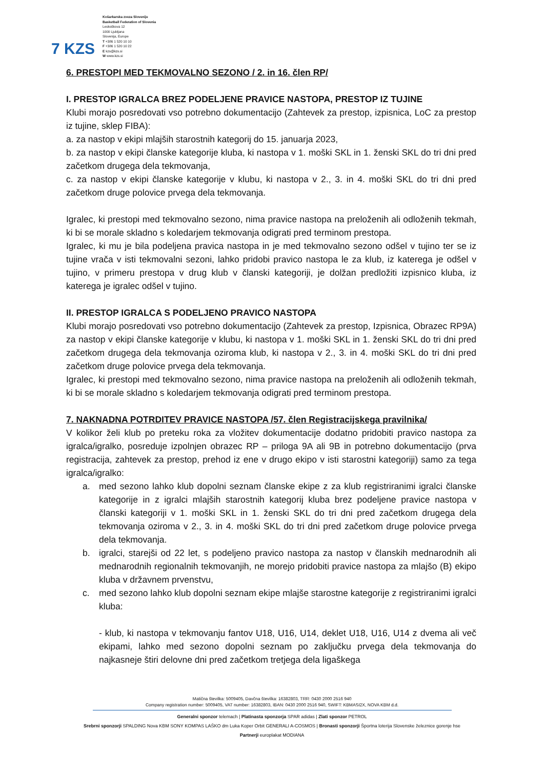7 KZS
Košarkarska zveza Slovenije
Basketball Federation of Slovenia
Leskoškova 12
1000 Ljubljana
Slovenija, Europe
T +386 1 520 10 10
F +386 1 520 10 22
E kzs@kzs.si
W www.kzs.si
6. PRESTOPI MED TEKMOVALNO SEZONO / 2. in 16. člen RP/
I. PRESTOP IGRALCA BREZ PODELJENE PRAVICE NASTOPA, PRESTOP IZ TUJINE
Klubi morajo posredovati vso potrebno dokumentacijo (Zahtevek za prestop, izpisnica, LoC za prestop iz tujine, sklep FIBA):
a. za nastop v ekipi mlajših starostnih kategorij do 15. januarja 2023,
b. za nastop v ekipi članske kategorije kluba, ki nastopa v 1. moški SKL in 1. ženski SKL do tri dni pred začetkom drugega dela tekmovanja,
c. za nastop v ekipi članske kategorije v klubu, ki nastopa v 2., 3. in 4. moški SKL do tri dni pred začetkom druge polovice prvega dela tekmovanja.
Igralec, ki prestopi med tekmovalno sezono, nima pravice nastopa na preloženih ali odloženih tekmah, ki bi se morale skladno s koledarjem tekmovanja odigrati pred terminom prestopa.
Igralec, ki mu je bila podeljena pravica nastopa in je med tekmovalno sezono odšel v tujino ter se iz tujine vrača v isti tekmovalni sezoni, lahko pridobi pravico nastopa le za klub, iz katerega je odšel v tujino, v primeru prestopa v drug klub v članski kategoriji, je dolžan predložiti izpisnico kluba, iz katerega je igralec odšel v tujino.
II. PRESTOP IGRALCA S PODELJENO PRAVICO NASTOPA
Klubi morajo posredovati vso potrebno dokumentacijo (Zahtevek za prestop, Izpisnica, Obrazec RP9A) za nastop v ekipi članske kategorije v klubu, ki nastopa v 1. moški SKL in 1. ženski SKL do tri dni pred začetkom drugega dela tekmovanja oziroma klub, ki nastopa v 2., 3. in 4. moški SKL do tri dni pred začetkom druge polovice prvega dela tekmovanja.
Igralec, ki prestopi med tekmovalno sezono, nima pravice nastopa na preloženih ali odloženih tekmah, ki bi se morale skladno s koledarjem tekmovanja odigrati pred terminom prestopa.
7. NAKNADNA POTRDITEV PRAVICE NASTOPA /57. člen Registracijskega pravilnika/
V kolikor želi klub po preteku roka za vložitev dokumentacije dodatno pridobiti pravico nastopa za igralca/igralko, posreduje izpolnjen obrazec RP – priloga 9A ali 9B in potrebno dokumentacijo (prva registracija, zahtevek za prestop, prehod iz ene v drugo ekipo v isti starostni kategoriji) samo za tega igralca/igralko:
a. med sezono lahko klub dopolni seznam članske ekipe z za klub registriranimi igralci članske kategorije in z igralci mlajših starostnih kategorij kluba brez podeljene pravice nastopa v članski kategoriji v 1. moški SKL in 1. ženski SKL do tri dni pred začetkom drugega dela tekmovanja oziroma v 2., 3. in 4. moški SKL do tri dni pred začetkom druge polovice prvega dela tekmovanja.
b. igralci, starejši od 22 let, s podeljeno pravico nastopa za nastop v članskih mednarodnih ali mednarodnih regionalnih tekmovanjih, ne morejo pridobiti pravice nastopa za mlajšo (B) ekipo kluba v državnem prvenstvu,
c. med sezono lahko klub dopolni seznam ekipe mlajše starostne kategorije z registriranimi igralci kluba:
- klub, ki nastopa v tekmovanju fantov U18, U16, U14, deklet U18, U16, U14 z dvema ali več ekipami, lahko med sezono dopolni seznam po zaključku prvega dela tekmovanja do najkasneje štiri delovne dni pred začetkom tretjega dela ligaškega
Matična številka: 5009405, Davčna številka: 16382803, TRR: 0430 2000 2516 940
Company registration number: 5009405, VAT number: 16382803, IBAN: 0430 2000 2516 940, SWIFT: KBMASI2X, NOVA KBM d.d.
Generalni sponzor telemach | Platinasta sponzorja SPAR adidas | Zlati sponzor PETROL
Srebrni sponzorji SPALDING Nova KBM SONY KOMPAS LAŠKO dm Luka Koper Orbit GENERALI A-COSMOS | Bronasti sponzorji Športna loterija Slovenske železnice gorenje hse
Partnerji europlakat MODIANA